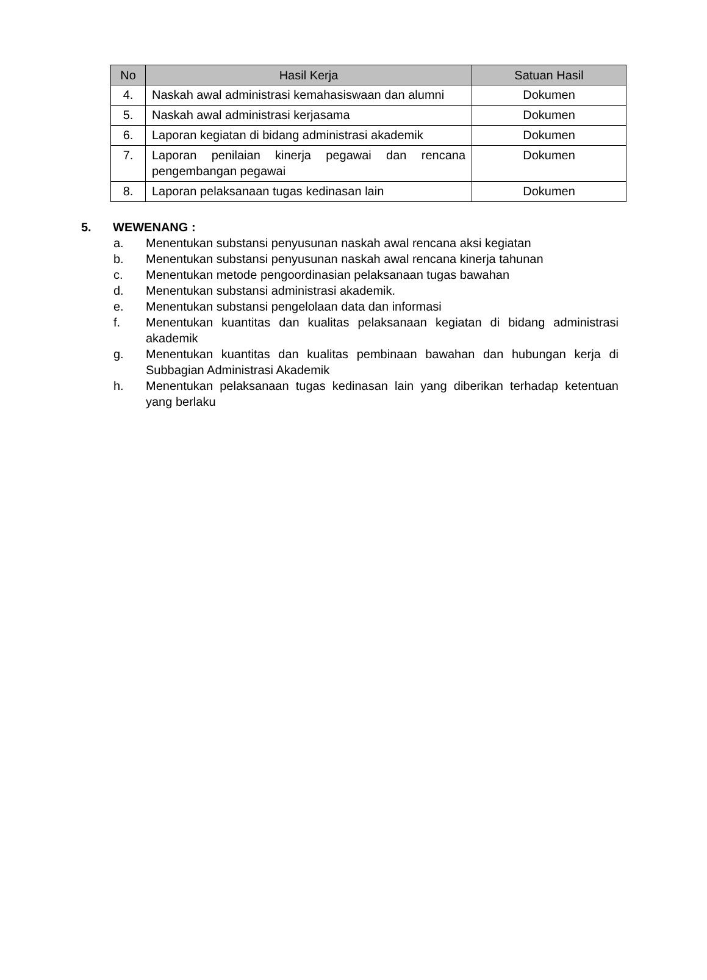| No | Hasil Kerja | Satuan Hasil |
| --- | --- | --- |
| 4. | Naskah awal administrasi kemahasiswaan dan alumni | Dokumen |
| 5. | Naskah awal administrasi kerjasama | Dokumen |
| 6. | Laporan kegiatan di bidang administrasi akademik | Dokumen |
| 7. | Laporan penilaian kinerja pegawai dan rencana pengembangan pegawai | Dokumen |
| 8. | Laporan pelaksanaan tugas kedinasan lain | Dokumen |
5. WEWENANG :
a. Menentukan substansi penyusunan naskah awal rencana aksi kegiatan
b. Menentukan substansi penyusunan naskah awal rencana kinerja tahunan
c. Menentukan metode pengoordinasian pelaksanaan tugas bawahan
d. Menentukan substansi administrasi akademik.
e. Menentukan substansi pengelolaan data dan informasi
f. Menentukan kuantitas dan kualitas pelaksanaan kegiatan di bidang administrasi akademik
g. Menentukan kuantitas dan kualitas pembinaan bawahan dan hubungan kerja di Subbagian Administrasi Akademik
h. Menentukan pelaksanaan tugas kedinasan lain yang diberikan terhadap ketentuan yang berlaku